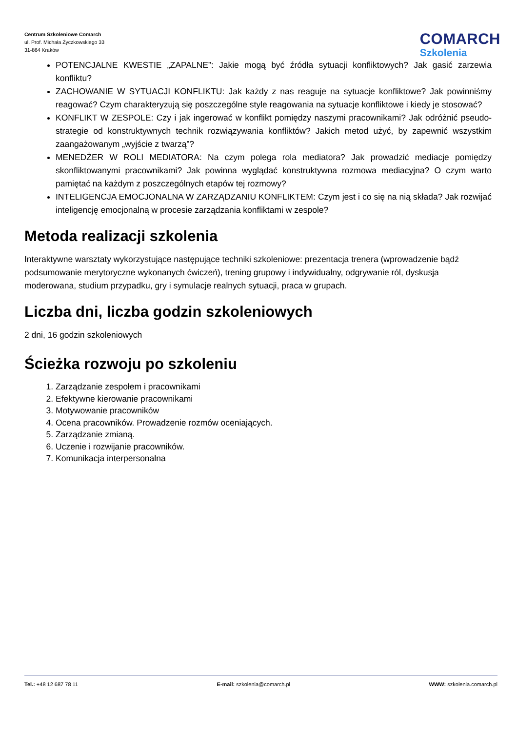Centrum Szkoleniowe Comarch
ul. Prof. Michała Życzkowskiego 33
31-864 Kraków
COMARCH
Szkolenia
POTENCJALNE KWESTIE „ZAPALNE”: Jakie mogą być źródła sytuacji konfliktowych? Jak gasić zarzewia konfliktu?
ZACHOWANIE W SYTUACJI KONFLIKTU: Jak każdy z nas reaguje na sytuacje konfliktowe? Jak powinniśmy reagować? Czym charakteryzują się poszczególne style reagowania na sytuacje konfliktowe i kiedy je stosować?
KONFLIKT W ZESPOLE: Czy i jak ingerować w konflikt pomiędzy naszymi pracownikami? Jak odróżnić pseudo-strategie od konstruktywnych technik rozwiązywania konfliktów? Jakich metod użyć, by zapewnić wszystkim zaangażowanym „wyjście z twarzą”?
MENEDŻER W ROLI MEDIATORA: Na czym polega rola mediatora? Jak prowadzić mediacje pomiędzy skonfliktowanymi pracownikami? Jak powinna wyglądać konstruktywna rozmowa mediacyjna? O czym warto pamiętać na każdym z poszczególnych etapów tej rozmowy?
INTELIGENCJA EMOCJONALNA W ZARZĄDZANIU KONFLIKTEM: Czym jest i co się na nią składa? Jak rozwijać inteligencję emocjonalną w procesie zarządzania konfliktami w zespole?
Metoda realizacji szkolenia
Interaktywne warsztaty wykorzystujące następujące techniki szkoleniowe: prezentacja trenera (wprowadzenie bądź podsumowanie merytoryczne wykonanych ćwiczeń), trening grupowy i indywidualny, odgrywanie ról, dyskusja moderowana, studium przypadku, gry i symulacje realnych sytuacji, praca w grupach.
Liczba dni, liczba godzin szkoleniowych
2 dni, 16 godzin szkoleniowych
Ścieżka rozwoju po szkoleniu
1. Zarządzanie zespołem i pracownikami
2. Efektywne kierowanie pracownikami
3. Motywowanie pracowników
4. Ocena pracowników. Prowadzenie rozmów oceniających.
5. Zarządzanie zmianą.
6. Uczenie i rozwijanie pracowników.
7. Komunikacja interpersonalna
Tel.: +48 12 687 78 11 E-mail: szkolenia@comarch.pl WWW: szkolenia.comarch.pl